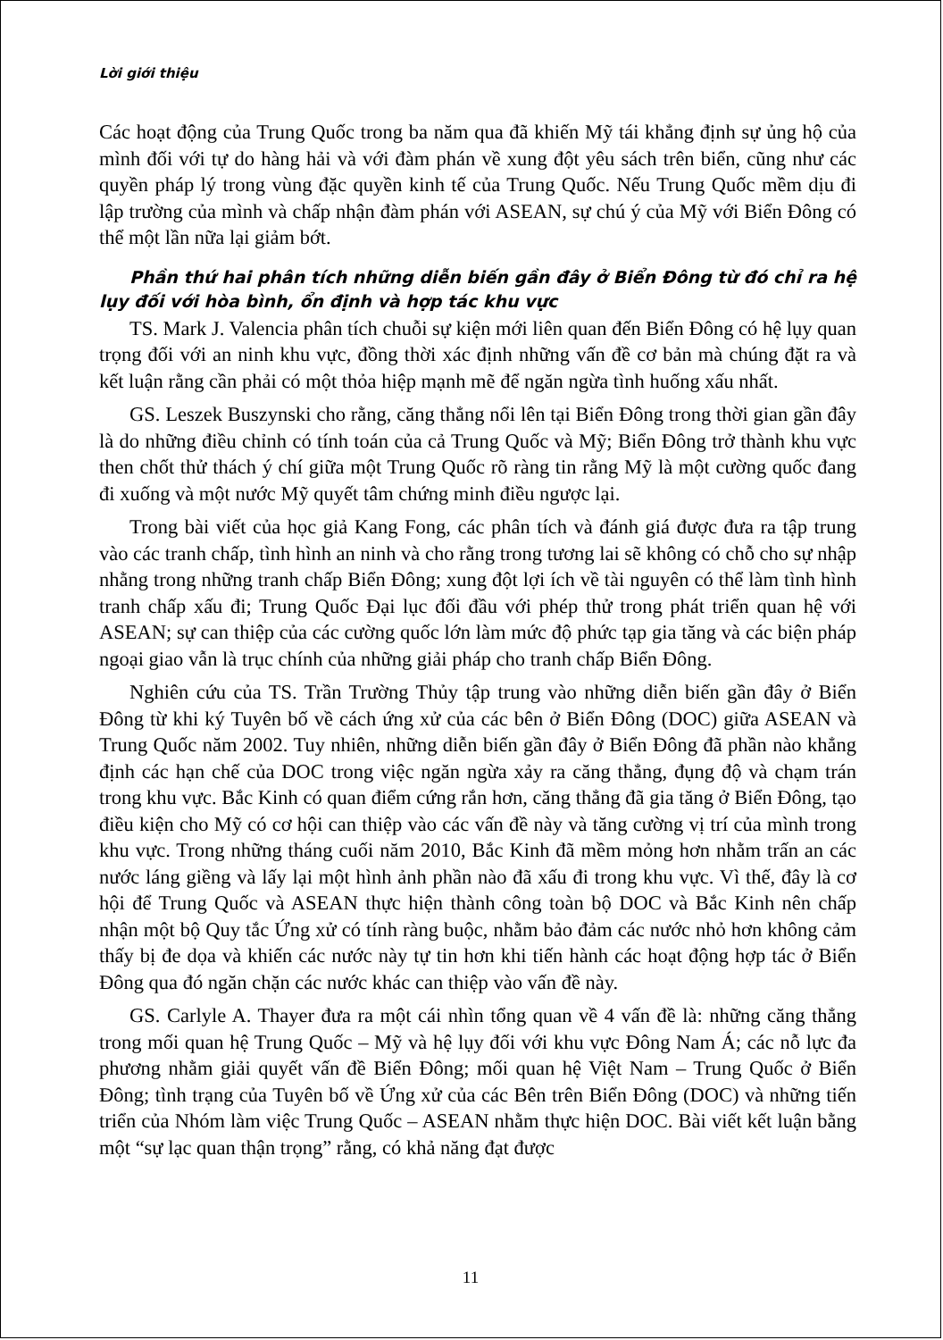Lời giới thiệu
Các hoạt động của Trung Quốc trong ba năm qua đã khiến Mỹ tái khẳng định sự ủng hộ của mình đối với tự do hàng hải và với đàm phán về xung đột yêu sách trên biển, cũng như các quyền pháp lý trong vùng đặc quyền kinh tế của Trung Quốc. Nếu Trung Quốc mềm dịu đi lập trường của mình và chấp nhận đàm phán với ASEAN, sự chú ý của Mỹ với Biển Đông có thể một lần nữa lại giảm bớt.
Phần thứ hai phân tích những diễn biến gần đây ở Biển Đông từ đó chỉ ra hệ lụy đối với hòa bình, ổn định và hợp tác khu vực
TS. Mark J. Valencia phân tích chuỗi sự kiện mới liên quan đến Biển Đông có hệ lụy quan trọng đối với an ninh khu vực, đồng thời xác định những vấn đề cơ bản mà chúng đặt ra và kết luận rằng cần phải có một thỏa hiệp mạnh mẽ để ngăn ngừa tình huống xấu nhất.
GS. Leszek Buszynski cho rằng, căng thẳng nổi lên tại Biển Đông trong thời gian gần đây là do những điều chỉnh có tính toán của cả Trung Quốc và Mỹ; Biển Đông trở thành khu vực then chốt thử thách ý chí giữa một Trung Quốc rõ ràng tin rằng Mỹ là một cường quốc đang đi xuống và một nước Mỹ quyết tâm chứng minh điều ngược lại.
Trong bài viết của học giả Kang Fong, các phân tích và đánh giá được đưa ra tập trung vào các tranh chấp, tình hình an ninh và cho rằng trong tương lai sẽ không có chỗ cho sự nhập nhằng trong những tranh chấp Biển Đông; xung đột lợi ích về tài nguyên có thể làm tình hình tranh chấp xấu đi; Trung Quốc Đại lục đối đầu với phép thử trong phát triển quan hệ với ASEAN; sự can thiệp của các cường quốc lớn làm mức độ phức tạp gia tăng và các biện pháp ngoại giao vẫn là trục chính của những giải pháp cho tranh chấp Biển Đông.
Nghiên cứu của TS. Trần Trường Thủy tập trung vào những diễn biến gần đây ở Biển Đông từ khi ký Tuyên bố về cách ứng xử của các bên ở Biển Đông (DOC) giữa ASEAN và Trung Quốc năm 2002. Tuy nhiên, những diễn biến gần đây ở Biển Đông đã phần nào khẳng định các hạn chế của DOC trong việc ngăn ngừa xảy ra căng thẳng, đụng độ và chạm trán trong khu vực. Bắc Kinh có quan điểm cứng rắn hơn, căng thẳng đã gia tăng ở Biển Đông, tạo điều kiện cho Mỹ có cơ hội can thiệp vào các vấn đề này và tăng cường vị trí của mình trong khu vực. Trong những tháng cuối năm 2010, Bắc Kinh đã mềm mỏng hơn nhằm trấn an các nước láng giềng và lấy lại một hình ảnh phần nào đã xấu đi trong khu vực. Vì thế, đây là cơ hội để Trung Quốc và ASEAN thực hiện thành công toàn bộ DOC và Bắc Kinh nên chấp nhận một bộ Quy tắc Ứng xử có tính ràng buộc, nhằm bảo đảm các nước nhỏ hơn không cảm thấy bị đe dọa và khiến các nước này tự tin hơn khi tiến hành các hoạt động hợp tác ở Biển Đông qua đó ngăn chặn các nước khác can thiệp vào vấn đề này.
GS. Carlyle A. Thayer đưa ra một cái nhìn tổng quan về 4 vấn đề là: những căng thẳng trong mối quan hệ Trung Quốc – Mỹ và hệ lụy đối với khu vực Đông Nam Á; các nỗ lực đa phương nhằm giải quyết vấn đề Biển Đông; mối quan hệ Việt Nam – Trung Quốc ở Biển Đông; tình trạng của Tuyên bố về Ứng xử của các Bên trên Biển Đông (DOC) và những tiến triển của Nhóm làm việc Trung Quốc – ASEAN nhằm thực hiện DOC. Bài viết kết luận bằng một “sự lạc quan thận trọng” rằng, có khả năng đạt được
11